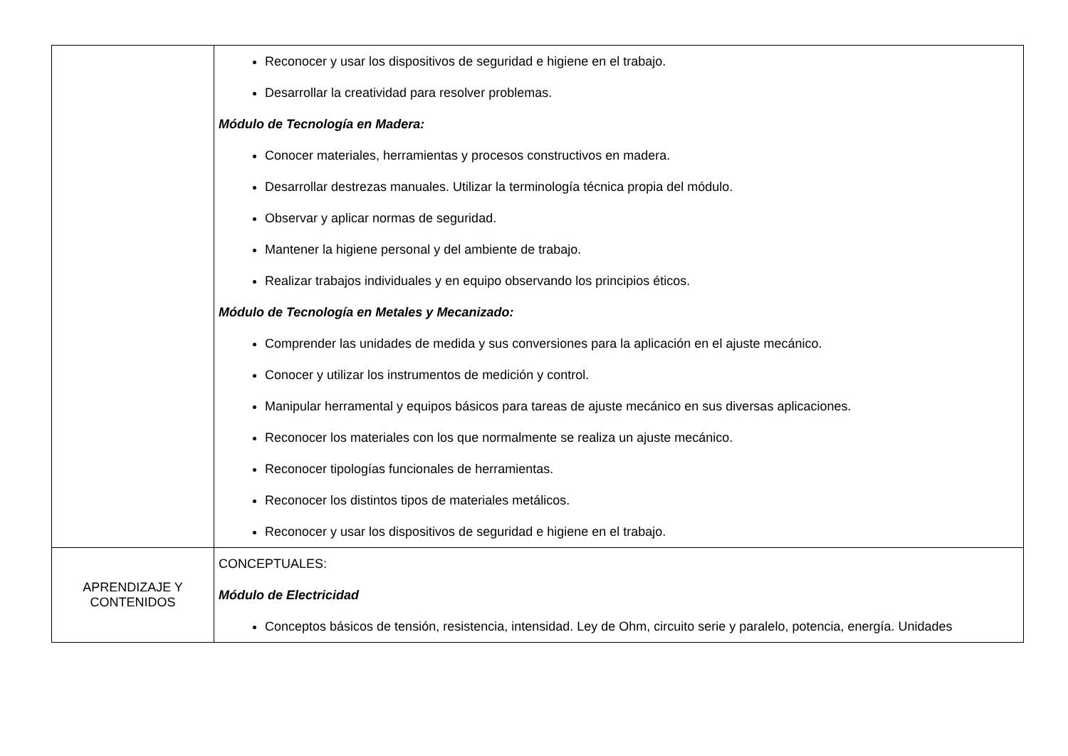| | Reconocer y usar los dispositivos de seguridad e higiene en el trabajo. Desarrollar la creatividad para resolver problemas. Módulo de Tecnología en Madera: Conocer materiales, herramientas y procesos constructivos en madera. Desarrollar destrezas manuales. Utilizar la terminología técnica propia del módulo. Observar y aplicar normas de seguridad. Mantener la higiene personal y del ambiente de trabajo. Realizar trabajos individuales y en equipo observando los principios éticos. Módulo de Tecnología en Metales y Mecanizado: Comprender las unidades de medida y sus conversiones para la aplicación en el ajuste mecánico. Conocer y utilizar los instrumentos de medición y control. Manipular herramental y equipos básicos para tareas de ajuste mecánico en sus diversas aplicaciones. Reconocer los materiales con los que normalmente se realiza un ajuste mecánico. Reconocer tipologías funcionales de herramientas. Reconocer los distintos tipos de materiales metálicos. Reconocer y usar los dispositivos de seguridad e higiene en el trabajo. |
| APRENDIZAJE Y CONTENIDOS | CONCEPTUALES: Módulo de Electricidad Conceptos básicos de tensión, resistencia, intensidad. Ley de Ohm, circuito serie y paralelo, potencia, energía. Unidades |